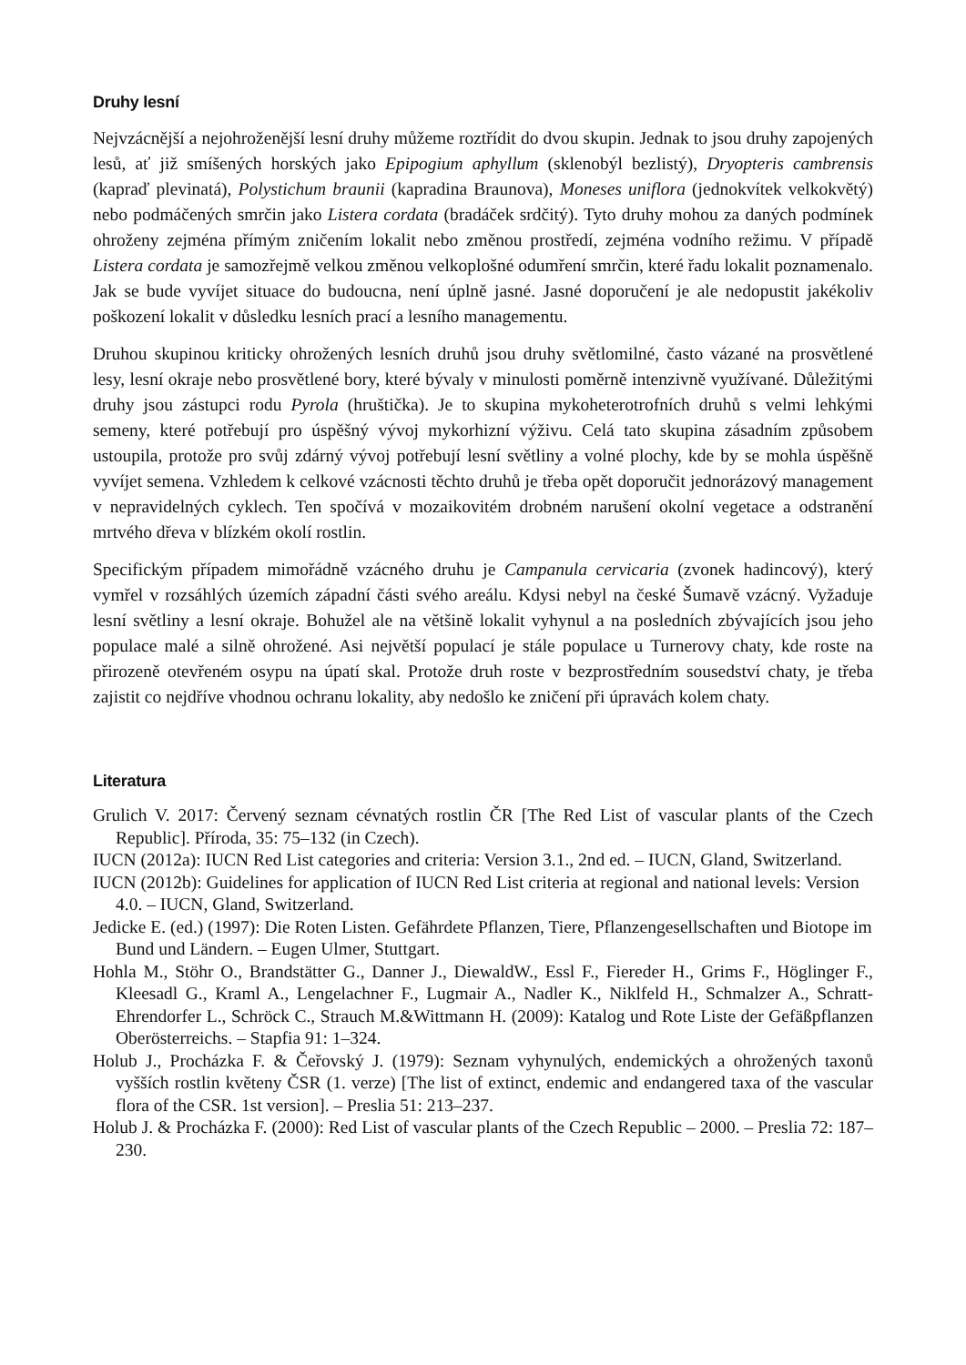Druhy lesní
Nejvzácnější a nejohroženější lesní druhy můžeme roztřídit do dvou skupin. Jednak to jsou druhy zapojených lesů, ať již smíšených horských jako Epipogium aphyllum (sklenobýl bezlistý), Dryopteris cambrensis (kapraď plevinatá), Polystichum braunii (kapradina Braunova), Moneses uniflora (jednokvítek velkokvětý) nebo podmáčených smrčin jako Listera cordata (bradáček srdčitý). Tyto druhy mohou za daných podmínek ohroženy zejména přímým zničením lokalit nebo změnou prostředí, zejména vodního režimu. V případě Listera cordata je samozřejmě velkou změnou velkoplošné odumření smrčin, které řadu lokalit poznamenalo. Jak se bude vyvíjet situace do budoucna, není úplně jasné. Jasné doporučení je ale nedopustit jakékoliv poškození lokalit v důsledku lesních prací a lesního managementu.
Druhou skupinou kriticky ohrožených lesních druhů jsou druhy světlomilné, často vázané na prosvětlené lesy, lesní okraje nebo prosvětlené bory, které bývaly v minulosti poměrně intenzivně využívané. Důležitými druhy jsou zástupci rodu Pyrola (hruštička). Je to skupina mykoheterotrofních druhů s velmi lehkými semeny, které potřebují pro úspěšný vývoj mykorhizní výživu. Celá tato skupina zásadním způsobem ustoupila, protože pro svůj zdárný vývoj potřebují lesní světliny a volné plochy, kde by se mohla úspěšně vyvíjet semena. Vzhledem k celkové vzácnosti těchto druhů je třeba opět doporučit jednorázový management v nepravidelných cyklech. Ten spočívá v mozaikovitém drobném narušení okolní vegetace a odstranění mrtvého dřeva v blízkém okolí rostlin.
Specifickým případem mimořádně vzácného druhu je Campanula cervicaria (zvonek hadincový), který vymřel v rozsáhlých územích západní části svého areálu. Kdysi nebyl na české Šumavě vzácný. Vyžaduje lesní světliny a lesní okraje. Bohužel ale na většině lokalit vyhynul a na posledních zbývajících jsou jeho populace malé a silně ohrožené. Asi největší populací je stále populace u Turnerovy chaty, kde roste na přirozeně otevřeném osypu na úpatí skal. Protože druh roste v bezprostředním sousedství chaty, je třeba zajistit co nejdříve vhodnou ochranu lokality, aby nedošlo ke zničení při úpravách kolem chaty.
Literatura
Grulich V. 2017: Červený seznam cévnatých rostlin ČR [The Red List of vascular plants of the Czech Republic]. Příroda, 35: 75–132 (in Czech).
IUCN (2012a): IUCN Red List categories and criteria: Version 3.1., 2nd ed. – IUCN, Gland, Switzerland.
IUCN (2012b): Guidelines for application of IUCN Red List criteria at regional and national levels: Version 4.0. – IUCN, Gland, Switzerland.
Jedicke E. (ed.) (1997): Die Roten Listen. Gefährdete Pflanzen, Tiere, Pflanzengesellschaften und Biotope im Bund und Ländern. – Eugen Ulmer, Stuttgart.
Hohla M., Stöhr O., Brandstätter G., Danner J., DiewaldW., Essl F., Fiereder H., Grims F., Höglinger F., Kleesadl G., Kraml A., Lengelachner F., Lugmair A., Nadler K., Niklfeld H., Schmalzer A., Schratt-Ehrendorfer L., Schröck C., Strauch M.&Wittmann H. (2009): Katalog und Rote Liste der Gefäßpflanzen Oberösterreichs. – Stapfia 91: 1–324.
Holub J., Procházka F. & Čeřovský J. (1979): Seznam vyhynulých, endemických a ohrožených taxonů vyšších rostlin květeny ČSR (1. verze) [The list of extinct, endemic and endangered taxa of the vascular flora of the CSR. 1st version]. – Preslia 51: 213–237.
Holub J. & Procházka F. (2000): Red List of vascular plants of the Czech Republic – 2000. – Preslia 72: 187–230.